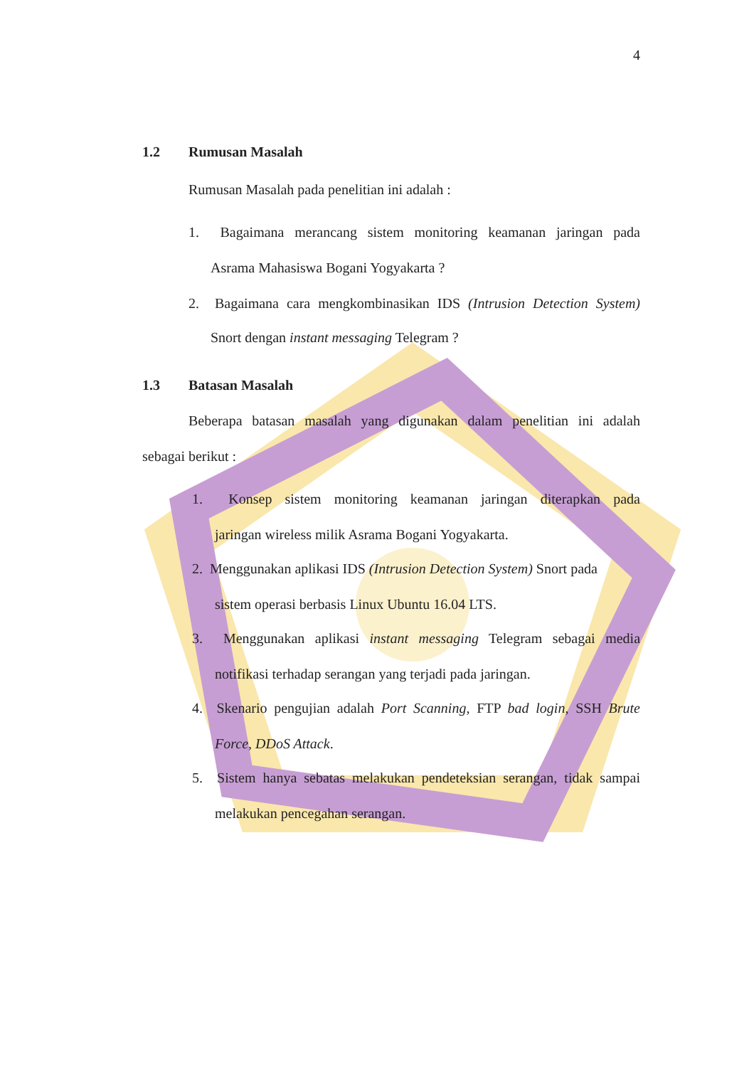4
1.2 Rumusan Masalah
Rumusan Masalah pada penelitian ini adalah :
1. Bagaimana merancang sistem monitoring keamanan jaringan pada
Asrama Mahasiswa Bogani Yogyakarta ?
2. Bagaimana cara mengkombinasikan IDS (Intrusion Detection System)
Snort dengan instant messaging Telegram ?
1.3 Batasan Masalah
Beberapa batasan masalah yang digunakan dalam penelitian ini adalah
sebagai berikut :
1. Konsep sistem monitoring keamanan jaringan diterapkan pada
jaringan wireless milik Asrama Bogani Yogyakarta.
2. Menggunakan aplikasi IDS (Intrusion Detection System) Snort pada
sistem operasi berbasis Linux Ubuntu 16.04 LTS.
3. Menggunakan aplikasi instant messaging Telegram sebagai media
notifikasi terhadap serangan yang terjadi pada jaringan.
4. Skenario pengujian adalah Port Scanning, FTP bad login, SSH Brute
Force, DDoS Attack.
5. Sistem hanya sebatas melakukan pendeteksian serangan, tidak sampai
melakukan pencegahan serangan.